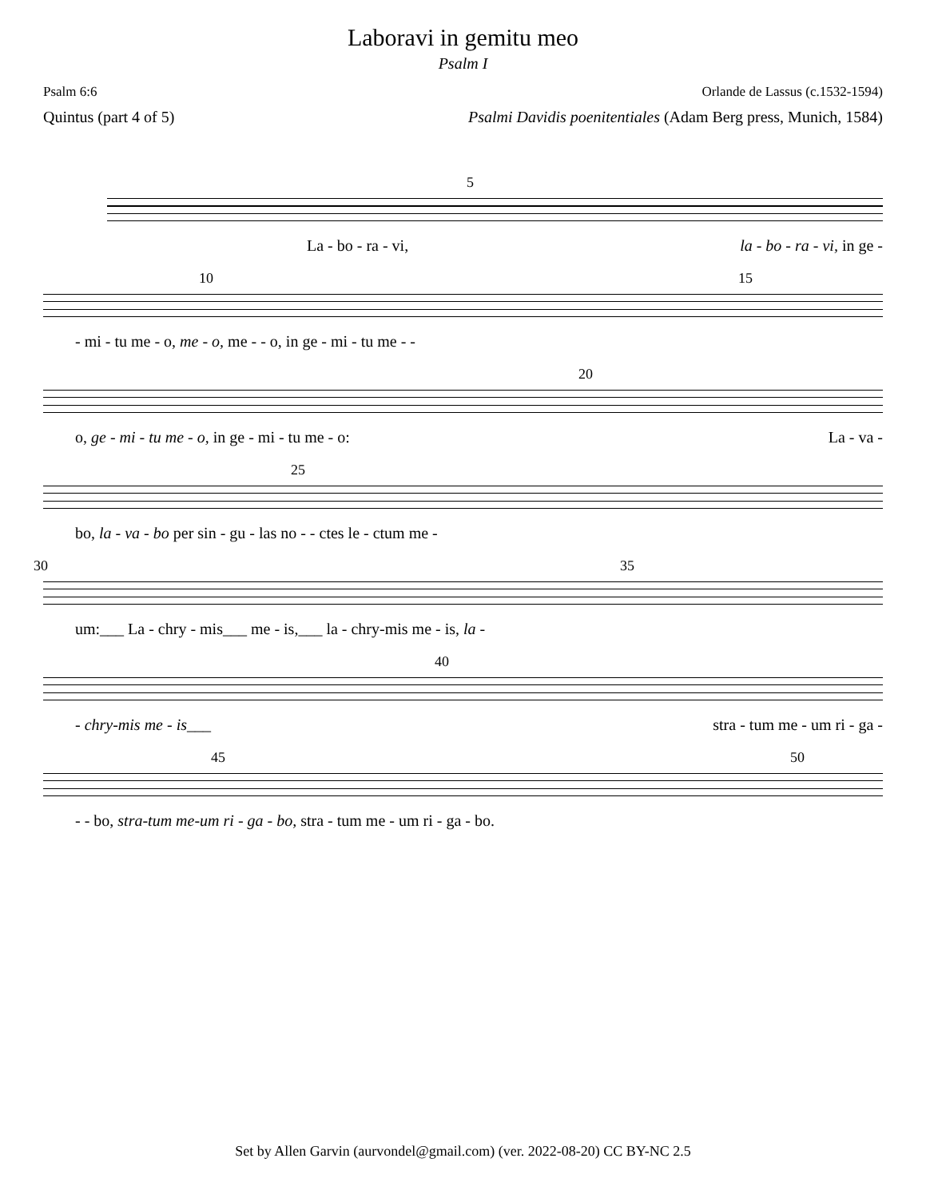Laboravi in gemitu meo
Psalm I
Psalm 6:6 Orlande de Lassus (c.1532-1594)
Quintus (part 4 of 5) Psalmi Davidis poenitentiales (Adam Berg press, Munich, 1584)
5
La - bo - ra - vi, la - bo - ra - vi, in ge -
10 15
- mi - tu me - o, me - o, me - - o, in ge - mi - tu me - -
20
o, ge - mi - tu me - o, in ge - mi - tu me - o: La - va -
25
bo, la - va - bo per sin - gu - las no - - ctes le - ctum me -
30 35
um:___ La - chry - mis___ me - is,___ la - chry-mis me - is, la -
40
- chry-mis me - is___ stra - tum me - um ri - ga -
45 50
- - bo, stra-tum me-um ri - ga - bo, stra - tum me - um ri - ga - bo.
Set by Allen Garvin (aurvondel@gmail.com) (ver. 2022-08-20) CC BY-NC 2.5